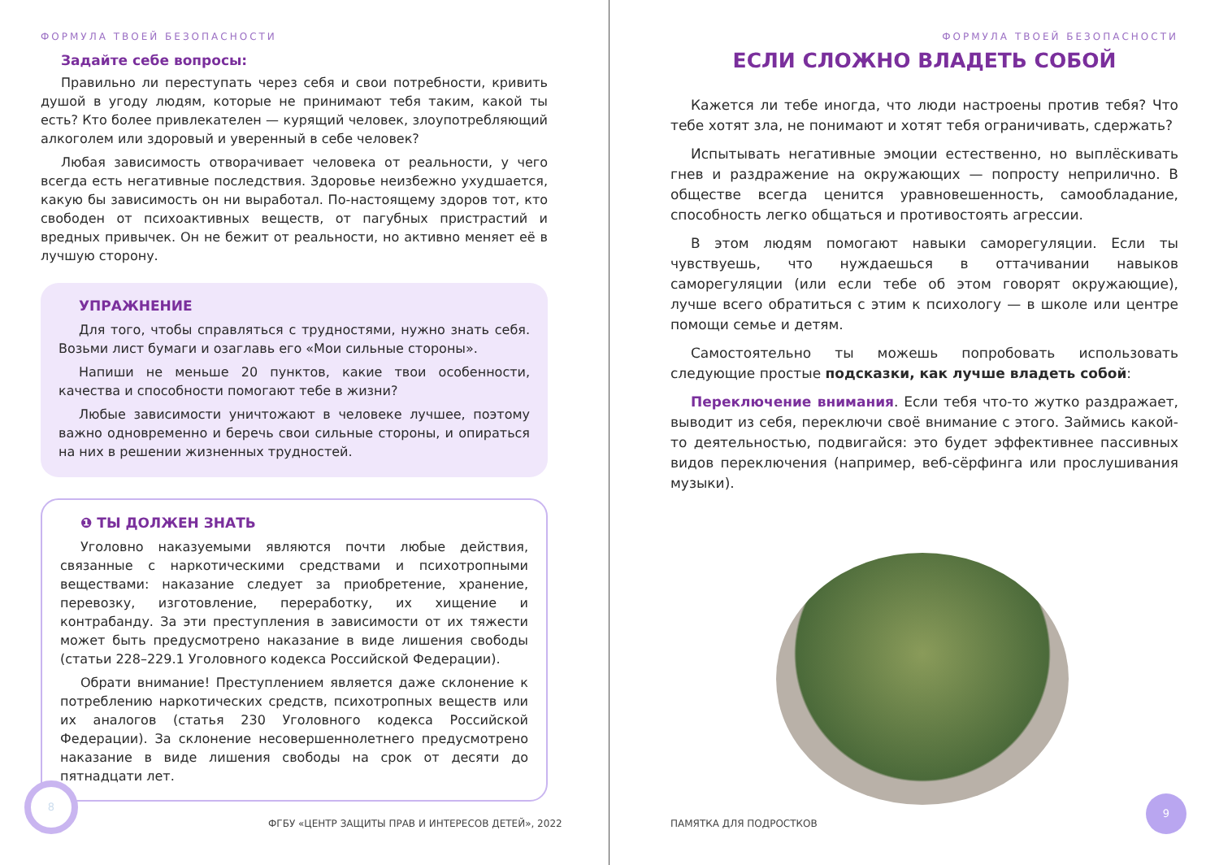ФОРМУЛА ТВОЕЙ БЕЗОПАСНОСТИ
Задайте себе вопросы:
Правильно ли переступать через себя и свои потребности, кривить душой в угоду людям, которые не принимают тебя таким, какой ты есть? Кто более привлекателен — курящий человек, злоупотребляющий алкоголем или здоровый и уверенный в себе человек?
Любая зависимость отворачивает человека от реальности, у чего всегда есть негативные последствия. Здоровье неизбежно ухудшается, какую бы зависимость он ни выработал. По-настоящему здоров тот, кто свободен от психоактивных веществ, от пагубных пристрастий и вредных привычек. Он не бежит от реальности, но активно меняет её в лучшую сторону.
УПРАЖНЕНИЕ
Для того, чтобы справляться с трудностями, нужно знать себя. Возьми лист бумаги и озаглавь его «Мои сильные стороны».
Напиши не меньше 20 пунктов, какие твои особенности, качества и способности помогают тебе в жизни?
Любые зависимости уничтожают в человеке лучшее, поэтому важно одновременно и беречь свои сильные стороны, и опираться на них в решении жизненных трудностей.
❶ ТЫ ДОЛЖЕН ЗНАТЬ
Уголовно наказуемыми являются почти любые действия, связанные с наркотическими средствами и психотропными веществами: наказание следует за приобретение, хранение, перевозку, изготовление, переработку, их хищение и контрабанду. За эти преступления в зависимости от их тяжести может быть предусмотрено наказание в виде лишения свободы (статьи 228–229.1 Уголовного кодекса Российской Федерации).
Обрати внимание! Преступлением является даже склонение к потреблению наркотических средств, психотропных веществ или их аналогов (статья 230 Уголовного кодекса Российской Федерации). За склонение несовершеннолетнего предусмотрено наказание в виде лишения свободы на срок от десяти до пятнадцати лет.
8
ФГБУ «ЦЕНТР ЗАЩИТЫ ПРАВ И ИНТЕРЕСОВ ДЕТЕЙ», 2022
ФОРМУЛА ТВОЕЙ БЕЗОПАСНОСТИ
ЕСЛИ СЛОЖНО ВЛАДЕТЬ СОБОЙ
Кажется ли тебе иногда, что люди настроены против тебя? Что тебе хотят зла, не понимают и хотят тебя ограничивать, сдержать?
Испытывать негативные эмоции естественно, но выплёскивать гнев и раздражение на окружающих — попросту неприлично. В обществе всегда ценится уравновешенность, самообладание, способность легко общаться и противостоять агрессии.
В этом людям помогают навыки саморегуляции. Если ты чувствуешь, что нуждаешься в оттачивании навыков саморегуляции (или если тебе об этом говорят окружающие), лучше всего обратиться с этим к психологу — в школе или центре помощи семье и детям.
Самостоятельно ты можешь попробовать использовать следующие простые подсказки, как лучше владеть собой:
Переключение внимания. Если тебя что-то жутко раздражает, выводит из себя, переключи своё внимание с этого. Займись какой-то деятельностью, подвигайся: это будет эффективнее пассивных видов переключения (например, веб-сёрфинга или прослушивания музыки).
ПАМЯТКА ДЛЯ ПОДРОСТКОВ 9